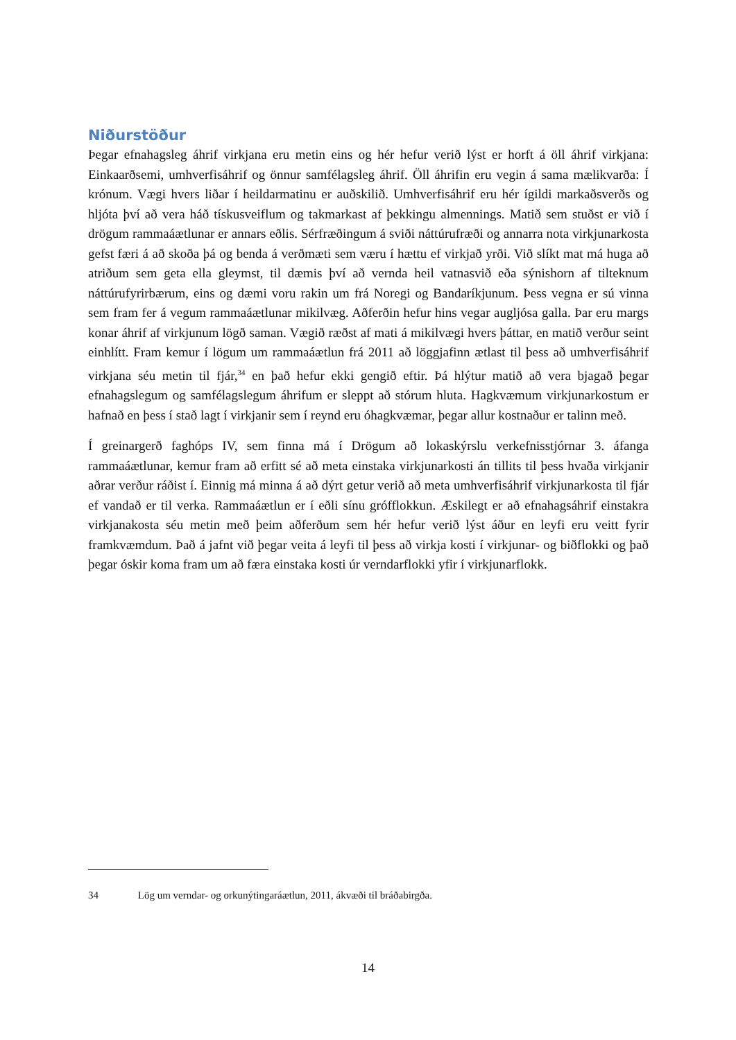Niðurstöður
Þegar efnahagsleg áhrif virkjana eru metin eins og hér hefur verið lýst er horft á öll áhrif virkjana: Einkaarðsemi, umhverfisáhrif og önnur samfélagsleg áhrif. Öll áhrifin eru vegin á sama mælikvarða: Í krónum. Vægi hvers liðar í heildarmatinu er auðskilið. Umhverfisáhrif eru hér ígildi markaðsverðs og hljóta því að vera háð tískusveiflum og takmarkast af þekkingu almennings. Matið sem stuðst er við í drögum rammaáætlunar er annars eðlis. Sérfræðingum á sviði náttúrufræði og annarra nota virkjunarkosta gefst færi á að skoða þá og benda á verðmæti sem væru í hættu ef virkjað yrði. Við slíkt mat má huga að atriðum sem geta ella gleymst, til dæmis því að vernda heil vatnasvið eða sýnishorn af tilteknum náttúrufyrirbærum, eins og dæmi voru rakin um frá Noregi og Bandaríkjunum. Þess vegna er sú vinna sem fram fer á vegum rammaáætlunar mikilvæg. Aðferðin hefur hins vegar augljósa galla. Þar eru margs konar áhrif af virkjunum lögð saman. Vægið ræðst af mati á mikilvægi hvers þáttar, en matið verður seint einhlítt. Fram kemur í lögum um rammaáætlun frá 2011 að löggjafinn ætlast til þess að umhverfisáhrif virkjana séu metin til fjár,<sup>34</sup> en það hefur ekki gengið eftir. Þá hlýtur matið að vera bjagað þegar efnahagslegum og samfélagslegum áhrifum er sleppt að stórum hluta. Hagkvæmum virkjunarkostum er hafnað en þess í stað lagt í virkjanir sem í reynd eru óhagkvæmar, þegar allur kostnaður er talinn með.
Í greinargerð faghóps IV, sem finna má í Drögum að lokaskýrslu verkefnisstjórnar 3. áfanga rammaáætlunar, kemur fram að erfitt sé að meta einstaka virkjunarkosti án tillits til þess hvaða virkjanir aðrar verður ráðist í. Einnig má minna á að dýrt getur verið að meta umhverfisáhrif virkjunarkosta til fjár ef vandað er til verka. Rammaáætlun er í eðli sínu grófflokkun. Æskilegt er að efnahagsáhrif einstakra virkjanakosta séu metin með þeim aðferðum sem hér hefur verið lýst áður en leyfi eru veitt fyrir framkvæmdum. Það á jafnt við þegar veita á leyfi til þess að virkja kosti í virkjunar- og biðflokki og það þegar óskir koma fram um að færa einstaka kosti úr verndarflokki yfir í virkjunarflokk.
34 Lög um verndar- og orkunýtingaráætlun, 2011, ákvæði til bráðabirgða.
14